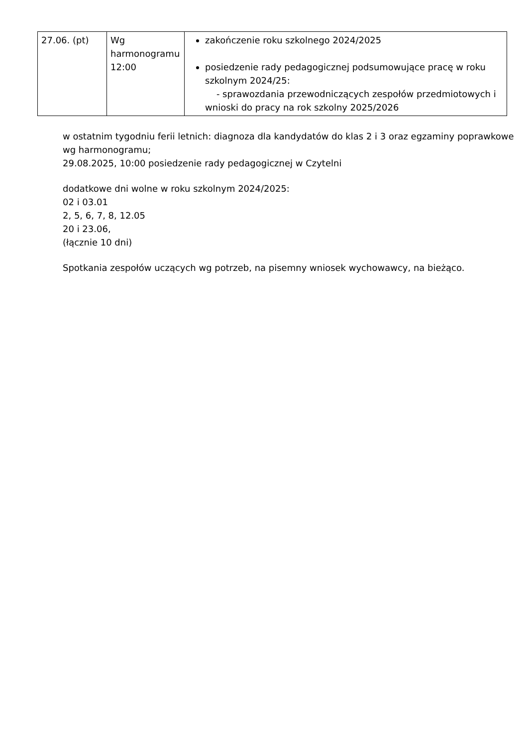| 27.06. (pt) | Wg harmonogramu 12:00 | zakończenie roku szkolnego 2024/2025 posiedzenie rady pedagogicznej podsumowujące pracę w roku szkolnym 2024/25: - sprawozdania przewodniczących zespołów przedmiotowych i wnioski do pracy na rok szkolny 2025/2026 |
w ostatnim tygodniu ferii letnich: diagnoza dla kandydatów do klas 2 i 3 oraz egzaminy poprawkowe wg harmonogramu;
29.08.2025, 10:00 posiedzenie rady pedagogicznej w Czytelni
dodatkowe dni wolne w roku szkolnym 2024/2025:
02 i 03.01
2, 5, 6, 7, 8, 12.05
20 i 23.06,
(łącznie 10 dni)
Spotkania zespołów uczących wg potrzeb, na pisemny wniosek wychowawcy, na bieżąco.